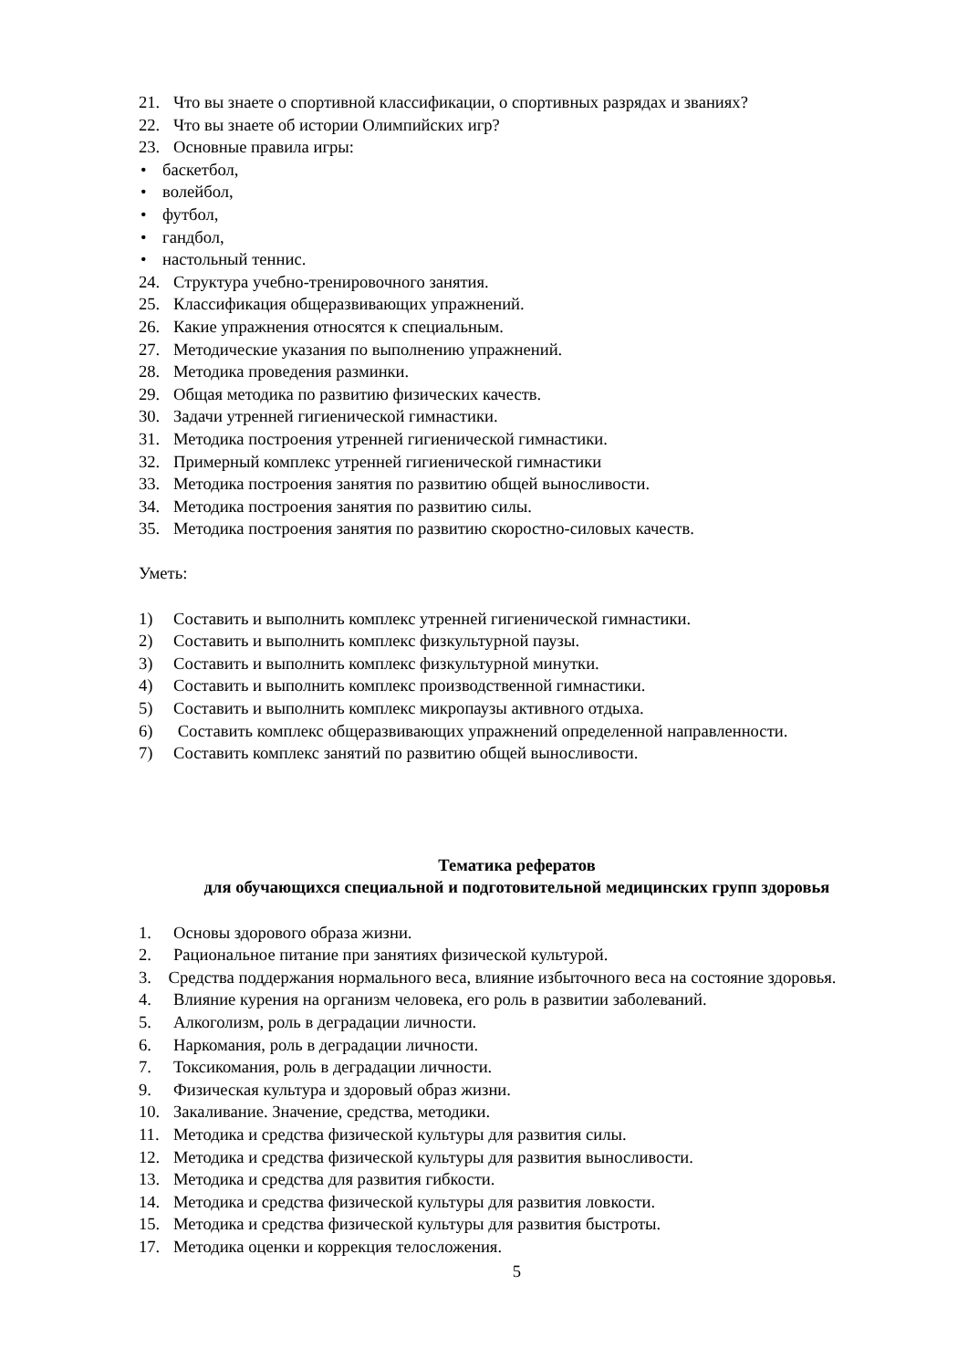21. Что вы знаете о спортивной классификации, о спортивных разрядах и званиях?
22. Что вы знаете об истории Олимпийских игр?
23. Основные правила игры:
• баскетбол,
• волейбол,
• футбол,
• гандбол,
• настольный теннис.
24. Структура учебно-тренировочного занятия.
25. Классификация общеразвивающих упражнений.
26. Какие упражнения относятся к специальным.
27. Методические указания по выполнению упражнений.
28. Методика проведения разминки.
29. Общая методика по развитию физических качеств.
30. Задачи утренней гигиенической гимнастики.
31. Методика построения утренней гигиенической гимнастики.
32. Примерный комплекс утренней гигиенической гимнастики
33. Методика построения занятия по развитию общей выносливости.
34. Методика построения занятия по развитию силы.
35. Методика построения занятия по развитию скоростно-силовых качеств.
Уметь:
1) Составить и выполнить комплекс утренней гигиенической гимнастики.
2) Составить и выполнить комплекс физкультурной паузы.
3) Составить и выполнить комплекс физкультурной минутки.
4) Составить и выполнить комплекс производственной гимнастики.
5) Составить и выполнить комплекс микропаузы активного отдыха.
6) Составить комплекс общеразвивающих упражнений определенной направленности.
7) Составить комплекс занятий по развитию общей выносливости.
Тематика рефератов
для обучающихся специальной и подготовительной медицинских групп здоровья
1. Основы здорового образа жизни.
2. Рациональное питание при занятиях физической культурой.
3. Средства поддержания нормального веса, влияние избыточного веса на состояние здоровья.
4. Влияние курения на организм человека, его роль в развитии заболеваний.
5. Алкоголизм, роль в деградации личности.
6. Наркомания, роль в деградации личности.
7. Токсикомания, роль в деградации личности.
9. Физическая культура и здоровый образ жизни.
10. Закаливание. Значение, средства, методики.
11. Методика и средства физической культуры для развития силы.
12. Методика и средства физической культуры для развития выносливости.
13. Методика и средства для развития гибкости.
14. Методика и средства физической культуры для развития ловкости.
15. Методика и средства физической культуры для развития быстроты.
17. Методика оценки и коррекция телосложения.
5